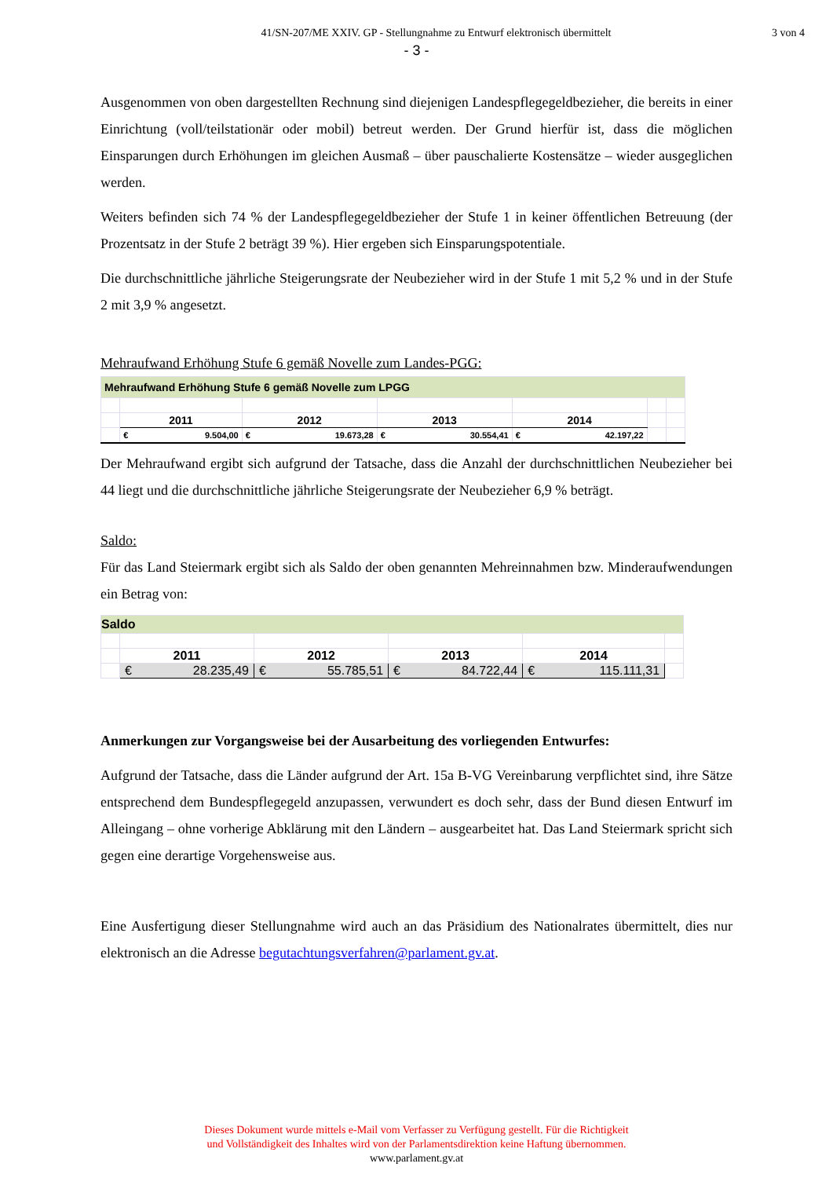41/SN-207/ME XXIV. GP - Stellungnahme zu Entwurf elektronisch übermittelt
3 von 4
- 3 -
Ausgenommen von oben dargestellten Rechnung sind diejenigen Landespflegegeldbezieher, die bereits in einer Einrichtung (voll/teilstationär oder mobil) betreut werden. Der Grund hierfür ist, dass die möglichen Einsparungen durch Erhöhungen im gleichen Ausmaß – über pauschalierte Kostensätze – wieder ausgeglichen werden.
Weiters befinden sich 74 % der Landespflegegeldbezieher der Stufe 1 in keiner öffentlichen Betreuung (der Prozentsatz in der Stufe 2 beträgt 39 %). Hier ergeben sich Einsparungspotentiale.
Die durchschnittliche jährliche Steigerungsrate der Neubezieher wird in der Stufe 1 mit 5,2 % und in der Stufe 2 mit 3,9 % angesetzt.
Mehraufwand Erhöhung Stufe 6 gemäß Novelle zum Landes-PGG:
| Mehraufwand Erhöhung Stufe 6 gemäß Novelle zum LPGG | | | | | | |
| | 2011 | 2012 | 2013 | 2014 | | |
| | € 9.504,00 | € 19.673,28 | € 30.554,41 | € 42.197,22 | | |
Der Mehraufwand ergibt sich aufgrund der Tatsache, dass die Anzahl der durchschnittlichen Neubezieher bei 44 liegt und die durchschnittliche jährliche Steigerungsrate der Neubezieher 6,9 % beträgt.
Saldo:
Für das Land Steiermark ergibt sich als Saldo der oben genannten Mehreinnahmen bzw. Minderaufwendungen ein Betrag von:
| Saldo | | | | | |
| | 2011 | 2012 | 2013 | 2014 | |
| | € 28.235,49 | € 55.785,51 | € 84.722,44 | € 115.111,31 | |
Anmerkungen zur Vorgangsweise bei der Ausarbeitung des vorliegenden Entwurfes:
Aufgrund der Tatsache, dass die Länder aufgrund der Art. 15a B-VG Vereinbarung verpflichtet sind, ihre Sätze entsprechend dem Bundespflegegeld anzupassen, verwundert es doch sehr, dass der Bund diesen Entwurf im Alleingang – ohne vorherige Abklärung mit den Ländern – ausgearbeitet hat. Das Land Steiermark spricht sich gegen eine derartige Vorgehensweise aus.
Eine Ausfertigung dieser Stellungnahme wird auch an das Präsidium des Nationalrates übermittelt, dies nur elektronisch an die Adresse begutachtungsverfahren@parlament.gv.at.
Dieses Dokument wurde mittels e-Mail vom Verfasser zu Verfügung gestellt. Für die Richtigkeit
und Vollständigkeit des Inhaltes wird von der Parlamentsdirektion keine Haftung übernommen.
www.parlament.gv.at